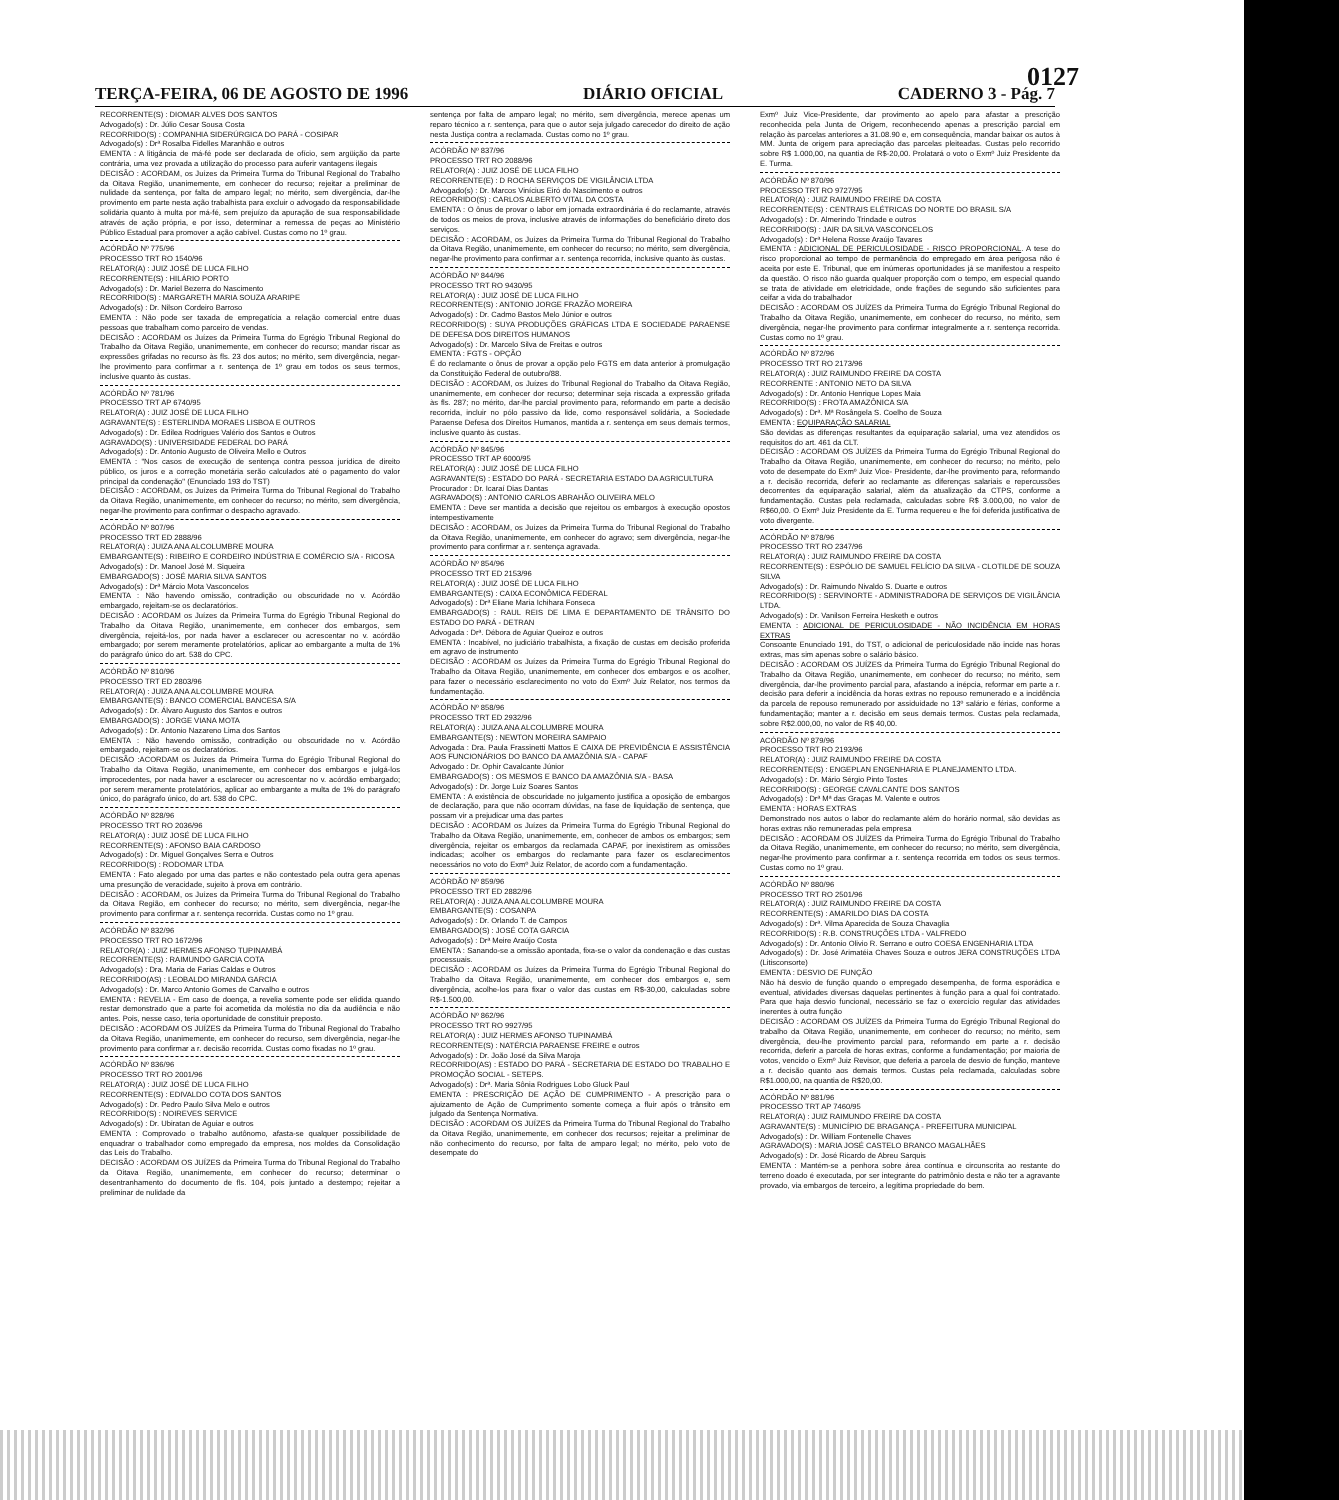0127
TERÇA-FEIRA, 06 DE AGOSTO DE 1996 DIÁRIO OFICIAL CADERNO 3 - Pág. 7
RECORRENTE(S) : DIOMAR ALVES DOS SANTOS
Advogado(s) : Dr. Júlio Cesar Sousa Costa
RECORRIDO(S) : COMPANHIA SIDERÚRGICA DO PARÁ - COSIPAR
Advogado(s) : Drª Rosalba Fidelles Maranhão e outros
EMENTA : A litigância de má-fé pode ser declarada de ofício, sem argüição da parte contrária, uma vez provada a utilização do processo para auferir vantagens ilegais
DECISÃO : ACORDAM, os Juízes da Primeira Turma do Tribunal Regional do Trabalho da Oitava Região, unanimemente, em conhecer do recurso; rejeitar a preliminar de nulidade da sentença, por falta de amparo legal; no mérito, sem divergência, dar-lhe provimento em parte nesta ação trabalhista para excluir o advogado da responsabilidade solidária quanto à multa por má-fé, sem prejuízo da apuração de sua responsabilidade através de ação própria, e por isso, determinar a remessa de peças ao Ministério Público Estadual para promover a ação cabível. Custas como no 1º grau.
ACÓRDÃO Nº 775/96
PROCESSO TRT RO 1540/96
RELATOR(A) : JUIZ JOSÉ DE LUCA FILHO
RECORRENTE(S) : HILÁRIO PORTO
Advogado(s) : Dr. Mariel Bezerra do Nascimento
RECORRIDO(S) : MARGARETH MARIA SOUZA ARARIPE
Advogado(s) : Dr. Nilson Cordeiro Barroso
EMENTA : Não pode ser taxada de empregatícia a relação comercial entre duas pessoas que trabalham como parceiro de vendas.
DECISÃO : ACORDAM os Juízes da Primeira Turma do Egrégio Tribunal Regional do Trabalho da Oitava Região, unanimemente, em conhecer do recurso; mandar riscar as expressões grifadas no recurso às fls. 23 dos autos; no mérito, sem divergência, negar-lhe provimento para confirmar a r. sentença de 1º grau em todos os seus termos, inclusive quanto às custas.
ACÓRDÃO Nº 781/96
PROCESSO TRT AP 6740/95
RELATOR(A) : JUIZ JOSÉ DE LUCA FILHO
AGRAVANTE(S) : ESTERLINDA MORAES LISBOA E OUTROS
Advogado(s) : Dr. Edilea Rodrigues Valério dos Santos e Outros
AGRAVADO(S) : UNIVERSIDADE FEDERAL DO PARÁ
Advogado(s) : Dr. Antonio Augusto de Oliveira Mello e Outros
EMENTA : "Nos casos de execução de sentença contra pessoa jurídica de direito público, os juros e a correção monetária serão calculados até o pagamento do valor principal da condenação" (Enunciado 193 do TST)
DECISÃO : ACORDAM, os Juízes da Primeira Turma do Tribunal Regional do Trabalho da Oitava Região, unanimemente, em conhecer do recurso; no mérito, sem divergência, negar-lhe provimento para confirmar o despacho agravado.
ACÓRDÃO Nº 807/96
PROCESSO TRT ED 2888/96
RELATOR(A) : JUIZA ANA ALCOLUMBRE MOURA
EMBARGANTE(S) : RIBEIRO E CORDEIRO INDÚSTRIA E COMÉRCIO S/A - RICOSA
Advogado(s) : Dr. Manoel José M. Siqueira
EMBARGADO(S) : JOSÉ MARIA SILVA SANTOS
Advogado(s) : Drª Márcio Mota Vasconcelos
EMENTA : Não havendo omissão, contradição ou obscuridade no v. Acórdão embargado, rejeitam-se os declaratórios.
DECISÃO : ACORDAM os Juízes da Primeira Turma do Egrégio Tribunal Regional do Trabalho da Oitava Região, unanimemente, em conhecer dos embargos, sem divergência, rejeitá-los, por nada haver a esclarecer ou acrescentar no v. acórdão embargado; por serem meramente protelatórios, aplicar ao embargante a multa de 1% do parágrafo único do art. 538 do CPC.
ACÓRDÃO Nº 810/96
PROCESSO TRT ED 2803/96
RELATOR(A) : JUIZA ANA ALCOLUMBRE MOURA
EMBARGANTE(S) : BANCO COMERCIAL BANCESA S/A
Advogado(s) : Dr. Álvaro Augusto dos Santos e outros
EMBARGADO(S) : JORGE VIANA MOTA
Advogado(s) : Dr. Antonio Nazareno Lima dos Santos
EMENTA : Não havendo omissão, contradição ou obscuridade no v. Acórdão embargado, rejeitam-se os declaratórios.
DECISÃO :ACORDAM os Juízes da Primeira Turma do Egrégio Tribunal Regional do Trabalho da Oitava Região, unanimemente, em conhecer dos embargos e julgá-los improcedentes, por nada haver a esclarecer ou acrescentar no v. acórdão embargado; por serem meramente protelatórios, aplicar ao embargante a multa de 1% do parágrafo único, do parágrafo único, do art. 538 do CPC.
ACÓRDÃO Nº 828/96
PROCESSO TRT RO 2036/96
RELATOR(A) : JUIZ JOSÉ DE LUCA FILHO
RECORRENTE(S) : AFONSO BAIA CARDOSO
Advogado(s) : Dr. Miguel Gonçalves Serra e Outros
RECORRIDO(S) : RODOMAR LTDA
EMENTA : Fato alegado por uma das partes e não contestado pela outra gera apenas uma presunção de veracidade, sujeito à prova em contrário.
DECISÃO : ACORDAM, os Juízes da Primeira Turma do Tribunal Regional do Trabalho da Oitava Região, em conhecer do recurso; no mérito, sem divergência, negar-lhe provimento para confirmar a r. sentença recorrida. Custas como no 1º grau.
ACÓRDÃO Nº 832/96
PROCESSO TRT RO 1672/96
RELATOR(A) : JUIZ HERMES AFONSO TUPINAMBÁ
RECORRENTE(S) : RAIMUNDO GARCIA COTA
Advogado(s) : Dra. Maria de Farias Caldas e Outros
RECORRIDO(AS) : LEOBALDO MIRANDA GARCIA
Advogado(s) : Dr. Marco Antonio Gomes de Carvalho e outros
EMENTA : REVELIA - Em caso de doença, a revelia somente pode ser elidida quando restar demonstrado que a parte foi acometida da moléstia no dia da audiência e não antes. Pois, nesse caso, teria oportunidade de constituir preposto.
DECISÃO : ACORDAM OS JUÍZES da Primeira Turma do Tribunal Regional do Trabalho da Oitava Região, unanimemente, em conhecer do recurso, sem divergência, negar-lhe provimento para confirmar a r. decisão recorrida. Custas como fixadas no 1º grau.
ACÓRDÃO Nº 836/96
PROCESSO TRT RO 2001/96
RELATOR(A) : JUIZ JOSÉ DE LUCA FILHO
RECORRENTE(S) : EDIVALDO COTA DOS SANTOS
Advogado(s) : Dr. Pedro Paulo Silva Melo e outros
RECORRIDO(S) : NOIREVES SERVICE
Advogado(s) : Dr. Ubiratan de Aguiar e outros
EMENTA : Comprovado o trabalho autônomo, afasta-se qualquer possibilidade de enquadrar o trabalhador como empregado da empresa, nos moldes da Consolidação das Leis do Trabalho.
DECISÃO : ACORDAM OS JUÍZES da Primeira Turma do Tribunal Regional do Trabalho da Oitava Região, unanimemente, em conhecer do recurso; determinar o desentranhamento do documento de fls. 104, pois juntado a destempo; rejeitar a preliminar de nulidade da
sentença por falta de amparo legal; no mérito, sem divergência, merece apenas um reparo técnico a r. sentença, para que o autor seja julgado carecedor do direito de ação nesta Justiça contra a reclamada. Custas como no 1º grau.
ACÓRDÃO Nº 837/96
PROCESSO TRT RO 2088/96
RELATOR(A) : JUIZ JOSÉ DE LUCA FILHO
RECORRENTE(E) : D ROCHA SERVIÇOS DE VIGILÂNCIA LTDA
Advogado(s) : Dr. Marcos Vinícius Eiró do Nascimento e outros
RECORRIDO(S) : CARLOS ALBERTO VITAL DA COSTA
EMENTA : O ônus de provar o labor em jornada extraordinária é do reclamante, através de todos os meios de prova, inclusive através de informações do beneficiário direto dos serviços.
DECISÃO : ACORDAM, os Juízes da Primeira Turma do Tribunal Regional do Trabalho da Oitava Região, unanimemente, em conhecer do recurso; no mérito, sem divergência, negar-lhe provimento para confirmar a r. sentença recorrida, inclusive quanto às custas.
ACÓRDÃO Nº 844/96
PROCESSO TRT RO 9430/95
RELATOR(A) : JUIZ JOSÉ DE LUCA FILHO
RECORRENTE(S) : ANTONIO JORGE FRAZÃO MOREIRA
Advogado(s) : Dr. Cadmo Bastos Melo Júnior e outros
RECORRIDO(S) : SUYA PRODUÇÕES GRÁFICAS LTDA E SOCIEDADE PARAENSE DE DEFESA DOS DIREITOS HUMANOS
Advogado(s) : Dr. Marcelo Silva de Freitas e outros
EMENTA : FGTS - OPÇÃO
É do reclamante o ônus de provar a opção pelo FGTS em data anterior à promulgação da Constituição Federal de outubro/88.
DECISÃO : ACORDAM, os Juízes do Tribunal Regional do Trabalho da Oitava Região, unanimemente, em conhecer dor recurso; determinar seja riscada a expressão grifada às fls. 287; no mérito, dar-lhe parcial provimento para, reformando em parte a decisão recorrida, incluir no pólo passivo da lide, como responsável solidária, a Sociedade Paraense Defesa dos Direitos Humanos, mantida a r. sentença em seus demais termos, inclusive quanto às custas.
ACÓRDÃO Nº 845/96
PROCESSO TRT AP 6000/95
RELATOR(A) : JUIZ JOSÉ DE LUCA FILHO
AGRAVANTE(S) : ESTADO DO PARÁ - SECRETARIA ESTADO DA AGRICULTURA
Procurador : Dr. Icaraí Dias Dantas
AGRAVADO(S) : ANTONIO CARLOS ABRAHÃO OLIVEIRA MELO
EMENTA : Deve ser mantida a decisão que rejeitou os embargos à execução opostos intempestivamente
DECISÃO : ACORDAM, os Juízes da Primeira Turma do Tribunal Regional do Trabalho da Oitava Região, unanimemente, em conhecer do agravo; sem divergência, negar-lhe provimento para confirmar a r. sentença agravada.
ACÓRDÃO Nº 854/96
PROCESSO TRT ED 2153/96
RELATOR(A) : JUIZ JOSÉ DE LUCA FILHO
EMBARGANTE(S) : CAIXA ECONÔMICA FEDERAL
Advogado(s) : Drª Eliane Maria Ichihara Fonseca
EMBARGADO(S) : RAUL REIS DE LIMA E DEPARTAMENTO DE TRÂNSITO DO ESTADO DO PARÁ - DETRAN
Advogada : Drª. Débora de Aguiar Queiroz e outros
EMENTA : Incabível, no judiciário trabalhista, a fixação de custas em decisão proferida em agravo de instrumento
DECISÃO : ACORDAM os Juízes da Primeira Turma do Egrégio Tribunal Regional do Trabalho da Oitava Região, unanimemente, em conhecer dos embargos e os acolher, para fazer o necessário esclarecimento no voto do Exmº Juiz Relator, nos termos da fundamentação.
ACÓRDÃO Nº 858/96
PROCESSO TRT ED 2932/96
RELATOR(A) : JUIZA ANA ALCOLUMBRE MOURA
EMBARGANTE(S) : NEWTON MOREIRA SAMPAIO
Advogada : Dra. Paula Frassinetti Mattos E CAIXA DE PREVIDÊNCIA E ASSISTÊNCIA AOS FUNCIONÁRIOS DO BANCO DA AMAZÔNIA S/A - CAPAF
Advogado : Dr. Ophir Cavalcante Júnior
EMBARGADO(S) : OS MESMOS E BANCO DA AMAZÔNIA S/A - BASA
Advogado(s) : Dr. Jorge Luiz Soares Santos
EMENTA : A existência de obscuridade no julgamento justifica a oposição de embargos de declaração, para que não ocorram dúvidas, na fase de liquidação de sentença, que possam vir a prejudicar uma das partes
DECISÃO : ACORDAM os Juízes da Primeira Turma do Egrégio Tribunal Regional do Trabalho da Oitava Região, unanimemente, em, conhecer de ambos os embargos; sem divergência, rejeitar os embargos da reclamada CAPAF, por inexistirem as omissões indicadas; acolher os embargos do reclamante para fazer os esclarecimentos necessários no voto do Exmº Juiz Relator, de acordo com a fundamentação.
ACÓRDÃO Nº 859/96
PROCESSO TRT ED 2882/96
RELATOR(A) : JUIZA ANA ALCOLUMBRE MOURA
EMBARGANTE(S) : COSANPA
Advogado(s) : Dr. Orlando T. de Campos
EMBARGADO(S) : JOSÉ COTA GARCIA
Advogado(s) : Drª Meire Araújo Costa
EMENTA : Sanando-se a omissão apontada, fixa-se o valor da condenação e das custas processuais.
DECISÃO : ACORDAM os Juízes da Primeira Turma do Egrégio Tribunal Regional do Trabalho da Oitava Região, unanimemente, em conhecer dos embargos e, sem divergência, acolhe-los para fixar o valor das custas em R$-30,00, calculadas sobre R$-1.500,00.
ACÓRDÃO Nº 862/96
PROCESSO TRT RO 9927/95
RELATOR(A) : JUIZ HERMES AFONSO TUPINAMBÁ
RECORRENTE(S) : NATÉRCIA PARAENSE FREIRE e outros
Advogado(s) : Dr. João José da Silva Maroja
RECORRIDO(AS) : ESTADO DO PARÁ - SECRETARIA DE ESTADO DO TRABALHO E PROMOÇÃO SOCIAL - SETEPS.
Advogado(s) : Drª. Maria Sônia Rodrigues Lobo Gluck Paul
EMENTA : PRESCRIÇÃO DE AÇÃO DE CUMPRIMENTO - A prescrição para o ajuizamento de Ação de Cumprimento somente começa a fluir após o trânsito em julgado da Sentença Normativa.
DECISÃO : ACORDAM OS JUÍZES da Primeira Turma do Tribunal Regional do Trabalho da Oitava Região, unanimemente, em conhecer dos recursos; rejeitar a preliminar de não conhecimento do recurso, por falta de amparo legal; no mérito, pelo voto de desempate do
Exmº Juiz Vice-Presidente, dar provimento ao apelo para afastar a prescrição reconhecida pela Junta de Origem, reconhecendo apenas a prescrição parcial em relação às parcelas anteriores a 31.08.90 e, em consequência, mandar baixar os autos à MM. Junta de origem para apreciação das parcelas pleiteadas. Custas pelo recorrido sobre R$ 1.000,00, na quantia de R$-20,00. Prolatará o voto o Exmº Juiz Presidente da E. Turma.
ACÓRDÃO Nº 870/96
PROCESSO TRT RO 9727/95
RELATOR(A) : JUIZ RAIMUNDO FREIRE DA COSTA
RECORRENTE(S) : CENTRAIS ELÉTRICAS DO NORTE DO BRASIL S/A
Advogado(s) : Dr. Almerindo Trindade e outros
RECORRIDO(S) : JAIR DA SILVA VASCONCELOS
Advogado(s) : Drª Helena Rosse Araújo Tavares
EMENTA : ADICIONAL DE PERICULOSIDADE - RISCO PROPORCIONAL. A tese do risco proporcional ao tempo de permanência do empregado em área perigosa não é aceita por este E. Tribunal, que em inúmeras oportunidades já se manifestou a respeito da questão. O risco não guarda qualquer proporção com o tempo, em especial quando se trata de atividade em eletricidade, onde frações de segundo são suficientes para ceifar a vida do trabalhador
DECISÃO : ACORDAM OS JUÍZES da Primeira Turma do Egrégio Tribunal Regional do Trabalho da Oitava Região, unanimemente, em conhecer do recurso, no mérito, sem divergência, negar-lhe provimento para confirmar integralmente a r. sentença recorrida. Custas como no 1º grau.
ACÓRDÃO Nº 872/96
PROCESSO TRT RO 2173/96
RELATOR(A) : JUIZ RAIMUNDO FREIRE DA COSTA
RECORRENTE : ANTONIO NETO DA SILVA
Advogado(s) : Dr. Antonio Henrique Lopes Maia
RECORRIDO(S) : FROTA AMAZÔNICA S/A
Advogado(s) : Drª. Mª Rosângela S. Coelho de Souza
EMENTA : EQUIPARAÇÃO SALARIAL
São devidas as diferenças resultantes da equiparação salarial, uma vez atendidos os requisitos do art. 461 da CLT.
DECISÃO : ACORDAM OS JUÍZES da Primeira Turma do Egrégio Tribunal Regional do Trabalho da Oitava Região, unanimemente, em conhecer do recurso; no mérito, pelo voto de desempate do Exmº Juiz Vice- Presidente, dar-lhe provimento para, reformando a r. decisão recorrida, deferir ao reclamante as diferenças salariais e repercussões decorrentes da equiparação salarial, além da atualização da CTPS, conforme a fundamentação. Custas pela reclamada, calculadas sobre R$ 3.000,00, no valor de R$60,00. O Exmº Juiz Presidente da E. Turma requereu e lhe foi deferida justificativa de voto divergente.
ACÓRDÃO Nº 878/96
PROCESSO TRT RO 2347/96
RELATOR(A) : JUIZ RAIMUNDO FREIRE DA COSTA
RECORRENTE(S) : ESPÓLIO DE SAMUEL FELÍCIO DA SILVA - CLOTILDE DE SOUZA SILVA
Advogado(s) : Dr. Raimundo Nivaldo S. Duarte e outros
RECORRIDO(S) : SERVINORTE - ADMINISTRADORA DE SERVIÇOS DE VIGILÂNCIA LTDA.
Advogado(s) : Dr. Vanilson Ferreira Hesketh e outros
EMENTA : ADICIONAL DE PERICULOSIDADE - NÃO INCIDÊNCIA EM HORAS EXTRAS
Consoante Enunciado 191, do TST, o adicional de periculosidade não incide nas horas extras, mas sim apenas sobre o salário básico.
DECISÃO : ACORDAM OS JUÍZES da Primeira Turma do Egrégio Tribunal Regional do Trabalho da Oitava Região, unanimemente, em conhecer do recurso; no mérito, sem divergência, dar-lhe provimento parcial para, afastando a inépcia, reformar em parte a r. decisão para deferir a incidência da horas extras no repouso remunerado e a incidência da parcela de repouso remunerado por assiduidade no 13º salário e férias, conforme a fundamentação; manter a r. decisão em seus demais termos. Custas pela reclamada, sobre R$2.000,00, no valor de R$ 40,00.
ACÓRDÃO Nº 879/96
PROCESSO TRT RO 2193/96
RELATOR(A) : JUIZ RAIMUNDO FREIRE DA COSTA
RECORRENTE(S) : ENGEPLAN ENGENHARIA E PLANEJAMENTO LTDA.
Advogado(s) : Dr. Mário Sérgio Pinto Tostes
RECORRIDO(S) : GEORGE CAVALCANTE DOS SANTOS
Advogado(s) : Drª Mª das Graças M. Valente e outros
EMENTA : HORAS EXTRAS
Demonstrado nos autos o labor do reclamante além do horário normal, são devidas as horas extras não remuneradas pela empresa
DECISÃO : ACORDAM OS JUÍZES da Primeira Turma do Egrégio Tribunal do Trabalho da Oitava Região, unanimemente, em conhecer do recurso; no mérito, sem divergência, negar-lhe provimento para confirmar a r. sentença recorrida em todos os seus termos. Custas como no 1º grau.
ACÓRDÃO Nº 880/96
PROCESSO TRT RO 2501/96
RELATOR(A) : JUIZ RAIMUNDO FREIRE DA COSTA
RECORRENTE(S) : AMARILDO DIAS DA COSTA
Advogado(s) : Drª. Vilma Aparecida de Souza Chavaglia
RECORRIDO(S) : R.B. CONSTRUÇÕES LTDA - VALFREDO
Advogado(s) : Dr. Antonio Olivio R. Serrano e outro COESA ENGENHARIA LTDA
Advogado(s) : Dr. José Arimatéia Chaves Souza e outros JERA CONSTRUÇÕES LTDA (Litisconsorte)
EMENTA : DESVIO DE FUNÇÃO
Não há desvio de função quando o empregado desempenha, de forma esporádica e eventual, atividades diversas daquelas pertinentes à função para a qual foi contratado. Para que haja desvio funcional, necessário se faz o exercício regular das atividades inerentes à outra função
DECISÃO : ACORDAM OS JUÍZES da Primeira Turma do Egrégio Tribunal Regional do trabalho da Oitava Região, unanimemente, em conhecer do recurso; no mérito, sem divergência, deu-lhe provimento parcial para, reformando em parte a r. decisão recorrida, deferir a parcela de horas extras, conforme a fundamentação; por maioria de votos, vencido o Exmº Juiz Revisor, que deferia a parcela de desvio de função, manteve a r. decisão quanto aos demais termos. Custas pela reclamada, calculadas sobre R$1.000,00, na quantia de R$20,00.
ACÓRDÃO Nº 881/96
PROCESSO TRT AP 7460/95
RELATOR(A) : JUIZ RAIMUNDO FREIRE DA COSTA
AGRAVANTE(S) : MUNICÍPIO DE BRAGANÇA - PREFEITURA MUNICIPAL
Advogado(s) : Dr. William Fontenelle Chaves
AGRAVADO(S) : MARIA JOSÉ CASTELO BRANCO MAGALHÃES
Advogado(s) : Dr. José Ricardo de Abreu Sarquis
EMENTA : Mantém-se a penhora sobre área contínua e circunscrita ao restante do terreno doado é executada, por ser integrante do patrimônio desta e não ter a agravante provado, via embargos de terceiro, a legítima propriedade do bem.